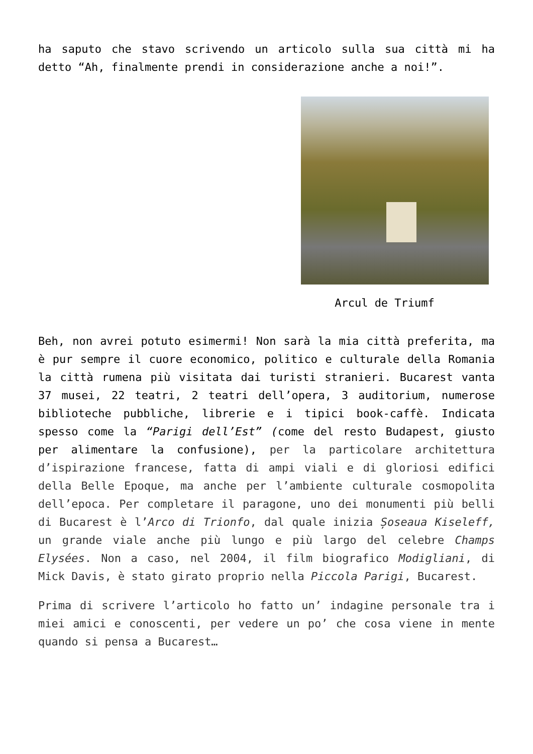ha saputo che stavo scrivendo un articolo sulla sua città mi ha detto “Ah, finalmente prendi in considerazione anche a noi!”.
Arcul de Triumf
Beh, non avrei potuto esimermi! Non sarà la mia città preferita, ma è pur sempre il cuore economico, politico e culturale della Romania la città rumena più visitata dai turisti stranieri. Bucarest vanta 37 musei, 22 teatri, 2 teatri dell’opera, 3 auditorium, numerose biblioteche pubbliche, librerie e i tipici book-caffè. Indicata spesso come la “Parigi dell’Est” (come del resto Budapest, giusto per alimentare la confusione), per la particolare architettura d’ispirazione francese, fatta di ampi viali e di gloriosi edifici della Belle Epoque, ma anche per l’ambiente culturale cosmopolita dell’epoca. Per completare il paragone, uno dei monumenti più belli di Bucarest è l’Arco di Trionfo, dal quale inizia Șoseaua Kiseleff, un grande viale anche più lungo e più largo del celebre Champs Elysées. Non a caso, nel 2004, il film biografico Modigliani, di Mick Davis, è stato girato proprio nella Piccola Parigi, Bucarest.
Prima di scrivere l’articolo ho fatto un’ indagine personale tra i miei amici e conoscenti, per vedere un po’ che cosa viene in mente quando si pensa a Bucarest…